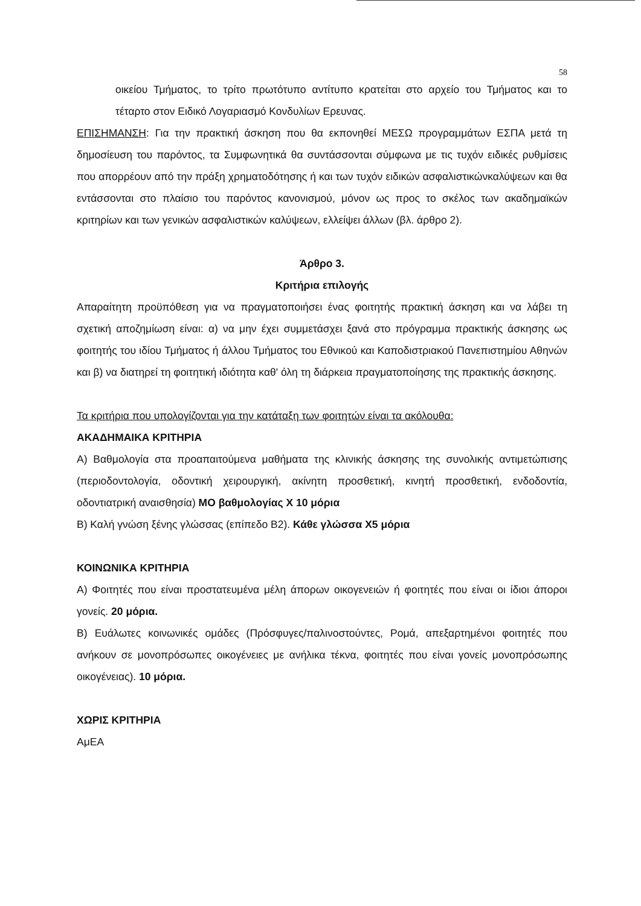58
οικείου Τμήματος, το τρίτο πρωτότυπο αντίτυπο κρατείται στο αρχείο του Τμήματος και το τέταρτο στον Ειδικό Λογαριασμό Κονδυλίων Ερευνας.
ΕΠΙΣΗΜΑΝΣΗ: Για την πρακτική άσκηση που θα εκπονηθεί ΜΕΣΩ προγραμμάτων ΕΣΠΑ μετά τη δημοσίευση του παρόντος, τα Συμφωνητικά θα συντάσσονται σύμφωνα με τις τυχόν ειδικές ρυθμίσεις που απορρέουν από την πράξη χρηματοδότησης ή και των τυχόν ειδικών ασφαλιστικώνκαλύψεων και θα εντάσσονται στο πλαίσιο του παρόντος κανονισμού, μόνον ως προς το σκέλος των ακαδημαϊκών κριτηρίων και των γενικών ασφαλιστικών καλύψεων, ελλείψει άλλων (βλ. άρθρο 2).
Άρθρο 3.
Κριτήρια επιλογής
Απαραίτητη προϋπόθεση για να πραγματοποιήσει ένας φοιτητής πρακτική άσκηση και να λάβει τη σχετική αποζημίωση είναι: α) να μην έχει συμμετάσχει ξανά στο πρόγραμμα πρακτικής άσκησης ως φοιτητής του ιδίου Τμήματος ή άλλου Τμήματος του Εθνικού και Καποδιστριακού Πανεπιστημίου Αθηνών και β) να διατηρεί τη φοιτητική ιδιότητα καθ' όλη τη διάρκεια πραγματοποίησης της πρακτικής άσκησης.
Τα κριτήρια που υπολογίζονται για την κατάταξη των φοιτητών είναι τα ακόλουθα:
ΑΚΑΔΗΜΑΙΚΑ ΚΡΙΤΗΡΙΑ
Α) Βαθμολογία στα προαπαιτούμενα μαθήματα της κλινικής άσκησης της συνολικής αντιμετώπισης (περιοδοντολογία, οδοντική χειρουργική, ακίνητη προσθετική, κινητή προσθετική, ενδοδοντία, οδοντιατρική αναισθησία) ΜΟ βαθμολογίας Χ 10 μόρια
Β) Καλή γνώση ξένης γλώσσας (επίπεδο Β2). Κάθε γλώσσα Χ5 μόρια
ΚΟΙΝΩΝΙΚΑ ΚΡΙΤΗΡΙΑ
Α) Φοιτητές που είναι προστατευμένα μέλη άπορων οικογενειών ή φοιτητές που είναι οι ίδιοι άποροι γονείς. 20 μόρια.
Β) Ευάλωτες κοινωνικές ομάδες (Πρόσφυγες/παλινοστούντες, Ρομά, απεξαρτημένοι φοιτητές που ανήκουν σε μονοπρόσωπες οικογένειες με ανήλικα τέκνα, φοιτητές που είναι γονείς μονοπρόσωπης οικογένειας). 10 μόρια.
ΧΩΡΙΣ ΚΡΙΤΗΡΙΑ
ΑμΕΑ